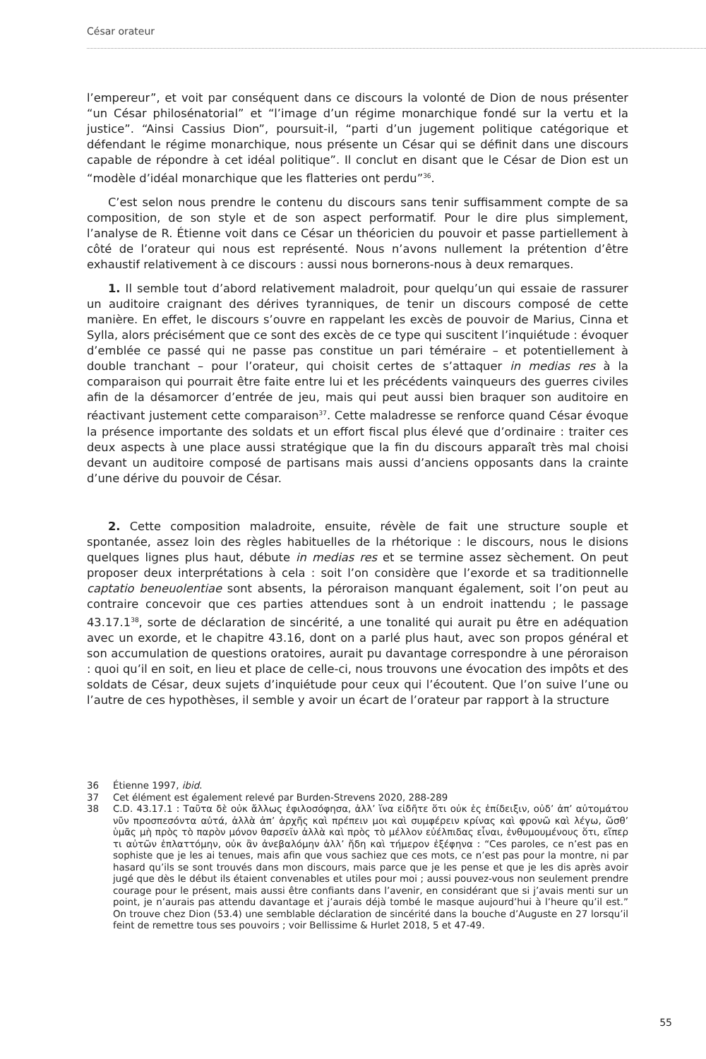César orateur
l’empereur”, et voit par conséquent dans ce discours la volonté de Dion de nous présenter “un César philosénatorial” et “l’image d’un régime monarchique fondé sur la vertu et la justice”. “Ainsi Cassius Dion”, poursuit-il, “parti d’un jugement politique catégorique et défendant le régime monarchique, nous présente un César qui se définit dans une discours capable de répondre à cet idéal politique”. Il conclut en disant que le César de Dion est un “modèle d’idéal monarchique que les flatteries ont perdu”<sup>36</sup>.
C’est selon nous prendre le contenu du discours sans tenir suffisamment compte de sa composition, de son style et de son aspect performatif. Pour le dire plus simplement, l’analyse de R. Étienne voit dans ce César un théoricien du pouvoir et passe partiellement à côté de l’orateur qui nous est représenté. Nous n’avons nullement la prétention d’être exhaustif relativement à ce discours : aussi nous bornerons-nous à deux remarques.
1. Il semble tout d’abord relativement maladroit, pour quelqu’un qui essaie de rassurer un auditoire craignant des dérives tyranniques, de tenir un discours composé de cette manière. En effet, le discours s’ouvre en rappelant les excès de pouvoir de Marius, Cinna et Sylla, alors précisément que ce sont des excès de ce type qui suscitent l’inquiétude : évoquer d’emblée ce passé qui ne passe pas constitue un pari téméraire – et potentiellement à double tranchant – pour l’orateur, qui choisit certes de s’attaquer in medias res à la comparaison qui pourrait être faite entre lui et les précédents vainqueurs des guerres civiles afin de la désamorcer d’entrée de jeu, mais qui peut aussi bien braquer son auditoire en réactivant justement cette comparaison<sup>37</sup>. Cette maladresse se renforce quand César évoque la présence importante des soldats et un effort fiscal plus élevé que d’ordinaire : traiter ces deux aspects à une place aussi stratégique que la fin du discours apparaît très mal choisi devant un auditoire composé de partisans mais aussi d’anciens opposants dans la crainte d’une dérive du pouvoir de César.
2. Cette composition maladroite, ensuite, révèle de fait une structure souple et spontanée, assez loin des règles habituelles de la rhétorique : le discours, nous le disions quelques lignes plus haut, débute in medias res et se termine assez sèchement. On peut proposer deux interprétations à cela : soit l’on considère que l’exorde et sa traditionnelle captatio beneuolentiae sont absents, la péroraison manquant également, soit l’on peut au contraire concevoir que ces parties attendues sont à un endroit inattendu ; le passage 43.17.1<sup>38</sup>, sorte de déclaration de sincérité, a une tonalité qui aurait pu être en adéquation avec un exorde, et le chapitre 43.16, dont on a parlé plus haut, avec son propos général et son accumulation de questions oratoires, aurait pu davantage correspondre à une péroraison : quoi qu’il en soit, en lieu et place de celle-ci, nous trouvons une évocation des impôts et des soldats de César, deux sujets d’inquiétude pour ceux qui l’écoutent. Que l’on suive l’une ou l’autre de ces hypothèses, il semble y avoir un écart de l’orateur par rapport à la structure
36 Étienne 1997, ibid.
37 Cet élément est également relevé par Burden-Strevens 2020, 288-289
38 C.D. 43.17.1 : Ταῦτα δὲ οὐκ ἄλλως ἐφιλοσόφησα, ἀλλ’ ἵνα εἰδῆτε ὅτι οὐκ ἐς ἐπίδειξιν, οὐδ’ ἀπ’ αὐτομάτου νῦν προσπεσόντα αὐτά, ἀλλὰ ἀπ’ ἀρχῆς καὶ πρέπειν μοι καὶ συμφέρειν κρίνας καὶ φρονῶ καὶ λέγω, ὥσθ’ ὑμᾶς μὴ πρὸς τὸ παρὸν μόνον θαρσεῖν ἀλλὰ καὶ πρὸς τὸ μέλλον εὐέλπιδας εἶναι, ἐνθυμουμένους ὅτι, εἴπερ τι αὐτῶν ἐπλαττόμην, οὐκ ἂν ἀνεβαλόμην ἀλλ’ ἤδη καὶ τήμερον ἐξέφηνα : “Ces paroles, ce n’est pas en sophiste que je les ai tenues, mais afin que vous sachiez que ces mots, ce n’est pas pour la montre, ni par hasard qu’ils se sont trouvés dans mon discours, mais parce que je les pense et que je les dis après avoir jugé que dès le début ils étaient convenables et utiles pour moi ; aussi pouvez-vous non seulement prendre courage pour le présent, mais aussi être confiants dans l’avenir, en considérant que si j’avais menti sur un point, je n’aurais pas attendu davantage et j’aurais déjà tombé le masque aujourd’hui à l’heure qu’il est.” On trouve chez Dion (53.4) une semblable déclaration de sincérité dans la bouche d’Auguste en 27 lorsqu’il feint de remettre tous ses pouvoirs ; voir Bellissime & Hurlet 2018, 5 et 47-49.
55